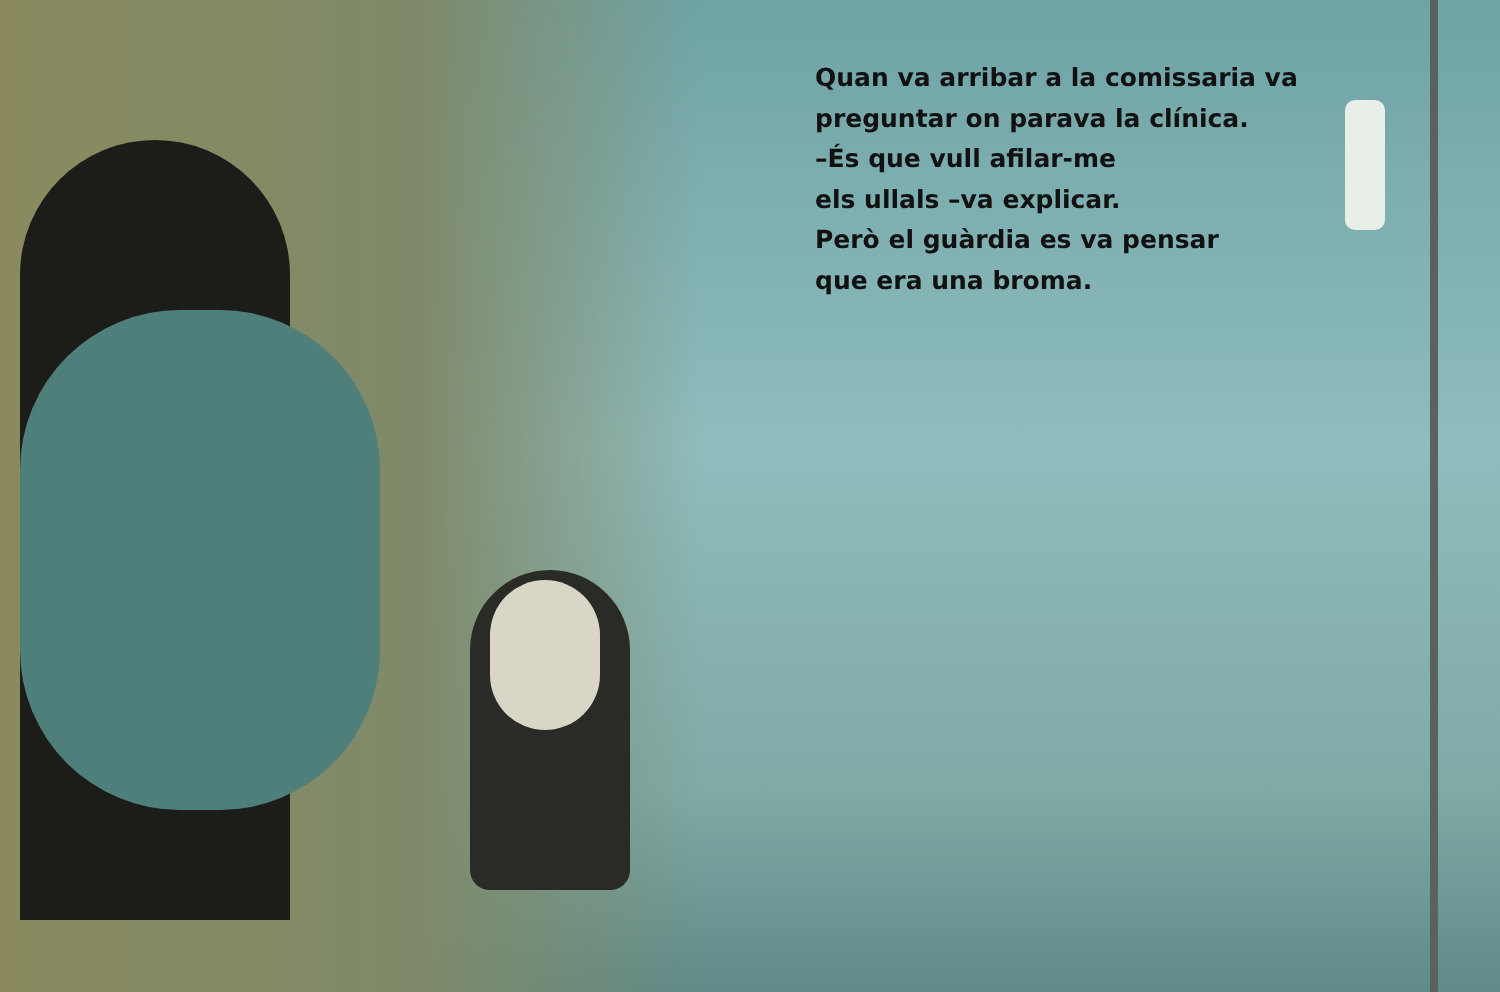Quan va arribar a la comissaria va
preguntar on parava la clínica.
–És que vull afilar-me
els ullals –va explicar.
Però el guàrdia es va pensar
que era una broma.